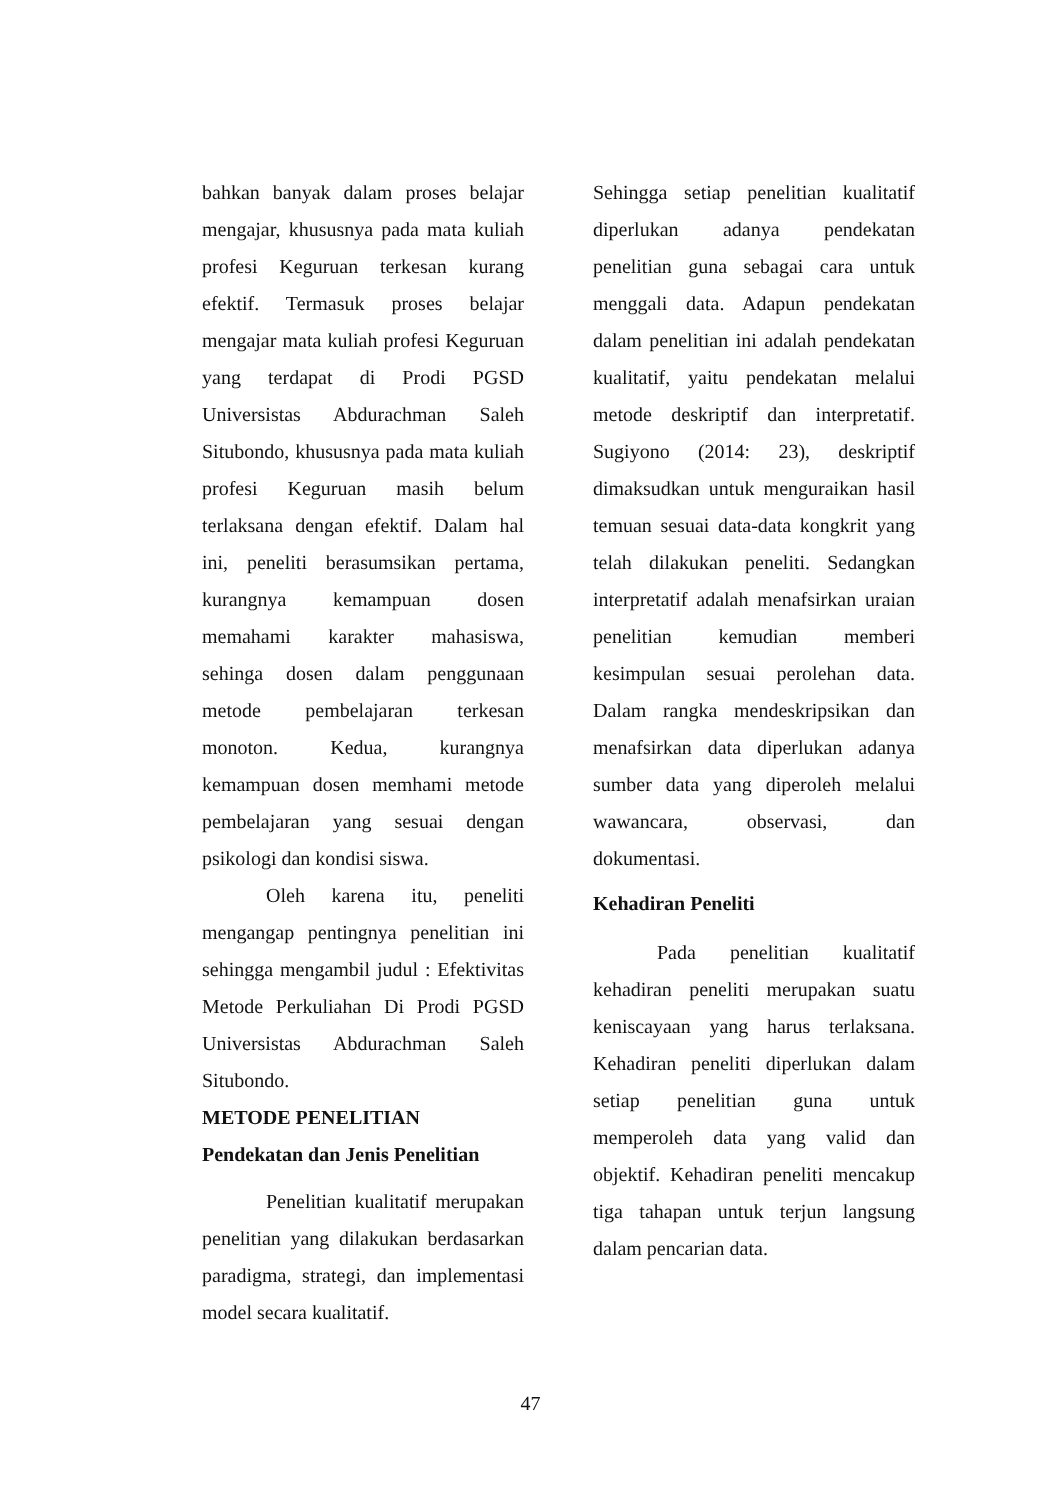bahkan banyak dalam proses belajar mengajar, khususnya pada mata kuliah profesi Keguruan terkesan kurang efektif. Termasuk proses belajar mengajar mata kuliah profesi Keguruan yang terdapat di Prodi PGSD Universistas Abdurachman Saleh Situbondo, khususnya pada mata kuliah profesi Keguruan masih belum terlaksana dengan efektif. Dalam hal ini, peneliti berasumsikan pertama, kurangnya kemampuan dosen memahami karakter mahasiswa, sehinga dosen dalam penggunaan metode pembelajaran terkesan monoton. Kedua, kurangnya kemampuan dosen memhami metode pembelajaran yang sesuai dengan psikologi dan kondisi siswa.
Oleh karena itu, peneliti mengangap pentingnya penelitian ini sehingga mengambil judul : Efektivitas Metode Perkuliahan Di Prodi PGSD Universistas Abdurachman Saleh Situbondo.
METODE PENELITIAN
Pendekatan dan Jenis Penelitian
Penelitian kualitatif merupakan penelitian yang dilakukan berdasarkan paradigma, strategi, dan implementasi model secara kualitatif.
Sehingga setiap penelitian kualitatif diperlukan adanya pendekatan penelitian guna sebagai cara untuk menggali data. Adapun pendekatan dalam penelitian ini adalah pendekatan kualitatif, yaitu pendekatan melalui metode deskriptif dan interpretatif. Sugiyono (2014: 23), deskriptif dimaksudkan untuk menguraikan hasil temuan sesuai data-data kongkrit yang telah dilakukan peneliti. Sedangkan interpretatif adalah menafsirkan uraian penelitian kemudian memberi kesimpulan sesuai perolehan data. Dalam rangka mendeskripsikan dan menafsirkan data diperlukan adanya sumber data yang diperoleh melalui wawancara, observasi, dan dokumentasi.
Kehadiran Peneliti
Pada penelitian kualitatif kehadiran peneliti merupakan suatu keniscayaan yang harus terlaksana. Kehadiran peneliti diperlukan dalam setiap penelitian guna untuk memperoleh data yang valid dan objektif. Kehadiran peneliti mencakup tiga tahapan untuk terjun langsung dalam pencarian data.
47